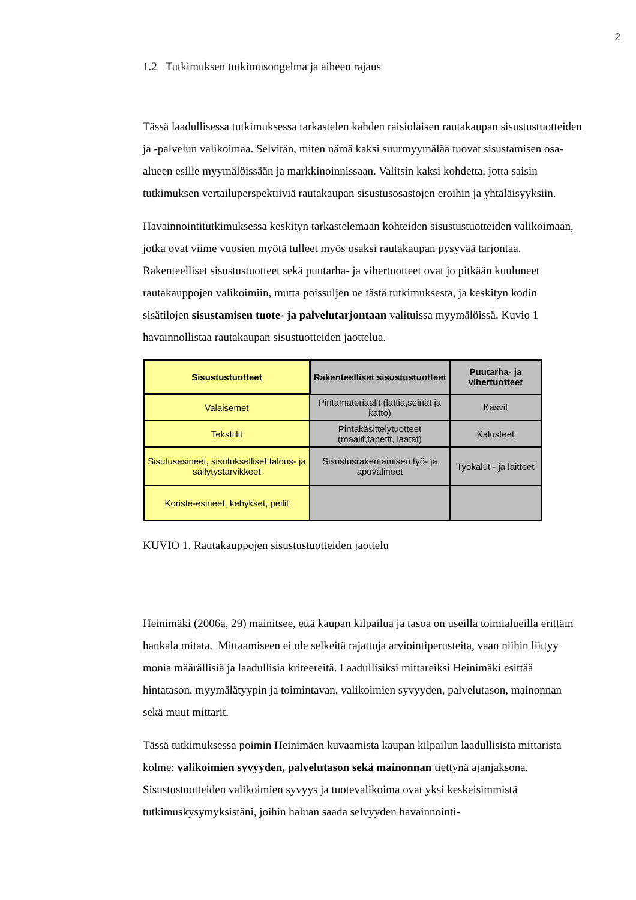2
1.2 Tutkimuksen tutkimusongelma ja aiheen rajaus
Tässä laadullisessa tutkimuksessa tarkastelen kahden raisiolaisen rautakaupan sisustustuotteiden ja -palvelun valikoimaa. Selvitän, miten nämä kaksi suurmyymälää tuovat sisustamisen osa-alueen esille myymälöissään ja markkinoinnissaan. Valitsin kaksi kohdetta, jotta saisin tutkimuksen vertailuperspektiiviä rautakaupan sisustusosastojen eroihin ja yhtäläisyyksiin.
Havainnointitutkimuksessa keskityn tarkastelemaan kohteiden sisustustuotteiden valikoimaan, jotka ovat viime vuosien myötä tulleet myös osaksi rautakaupan pysyvää tarjontaa. Rakenteelliset sisustustuotteet sekä puutarha- ja vihertuotteet ovat jo pitkään kuuluneet rautakauppojen valikoimiin, mutta poissuljen ne tästä tutkimuksesta, ja keskityn kodin sisätilojen sisustamisen tuote- ja palvelutarjontaan valituissa myymälöissä. Kuvio 1 havainnollistaa rautakaupan sisustuotteiden jaottelua.
| Sisustustuotteet | Rakenteelliset sisustustuotteet | Puutarha- ja vihertuotteet |
| --- | --- | --- |
| Valaisemet | Pintamateriaalit (lattia,seinät ja katto) | Kasvit |
| Tekstiilit | Pintakäsittelytuotteet (maalit,tapetit, laatat) | Kalusteet |
| Sisutusesineet, sisutukselliset talous- ja säilytystarvikkeet | Sisustusrakentamisen työ- ja apuvälineet | Työkalut - ja laitteet |
| Koriste-esineet, kehykset, peilit | | |
KUVIO 1. Rautakauppojen sisustustuotteiden jaottelu
Heinimäki (2006a, 29) mainitsee, että kaupan kilpailua ja tasoa on useilla toimialueilla erittäin hankala mitata. Mittaamiseen ei ole selkeitä rajattuja arviointiperusteita, vaan niihin liittyy monia määrällisiä ja laadullisia kriteereitä. Laadullisiksi mittareiksi Heinimäki esittää hintatason, myymälätyypin ja toimintavan, valikoimien syvyyden, palvelutason, mainonnan sekä muut mittarit.
Tässä tutkimuksessa poimin Heinimäen kuvaamista kaupan kilpailun laadullisista mittarista kolme: valikoimien syvyyden, palvelutason sekä mainonnan tiettynä ajanjaksona. Sisustustuotteiden valikoimien syvyys ja tuotevalikoima ovat yksi keskeisimmistä tutkimuskysymyksistäni, joihin haluan saada selvyyden havainnointi-